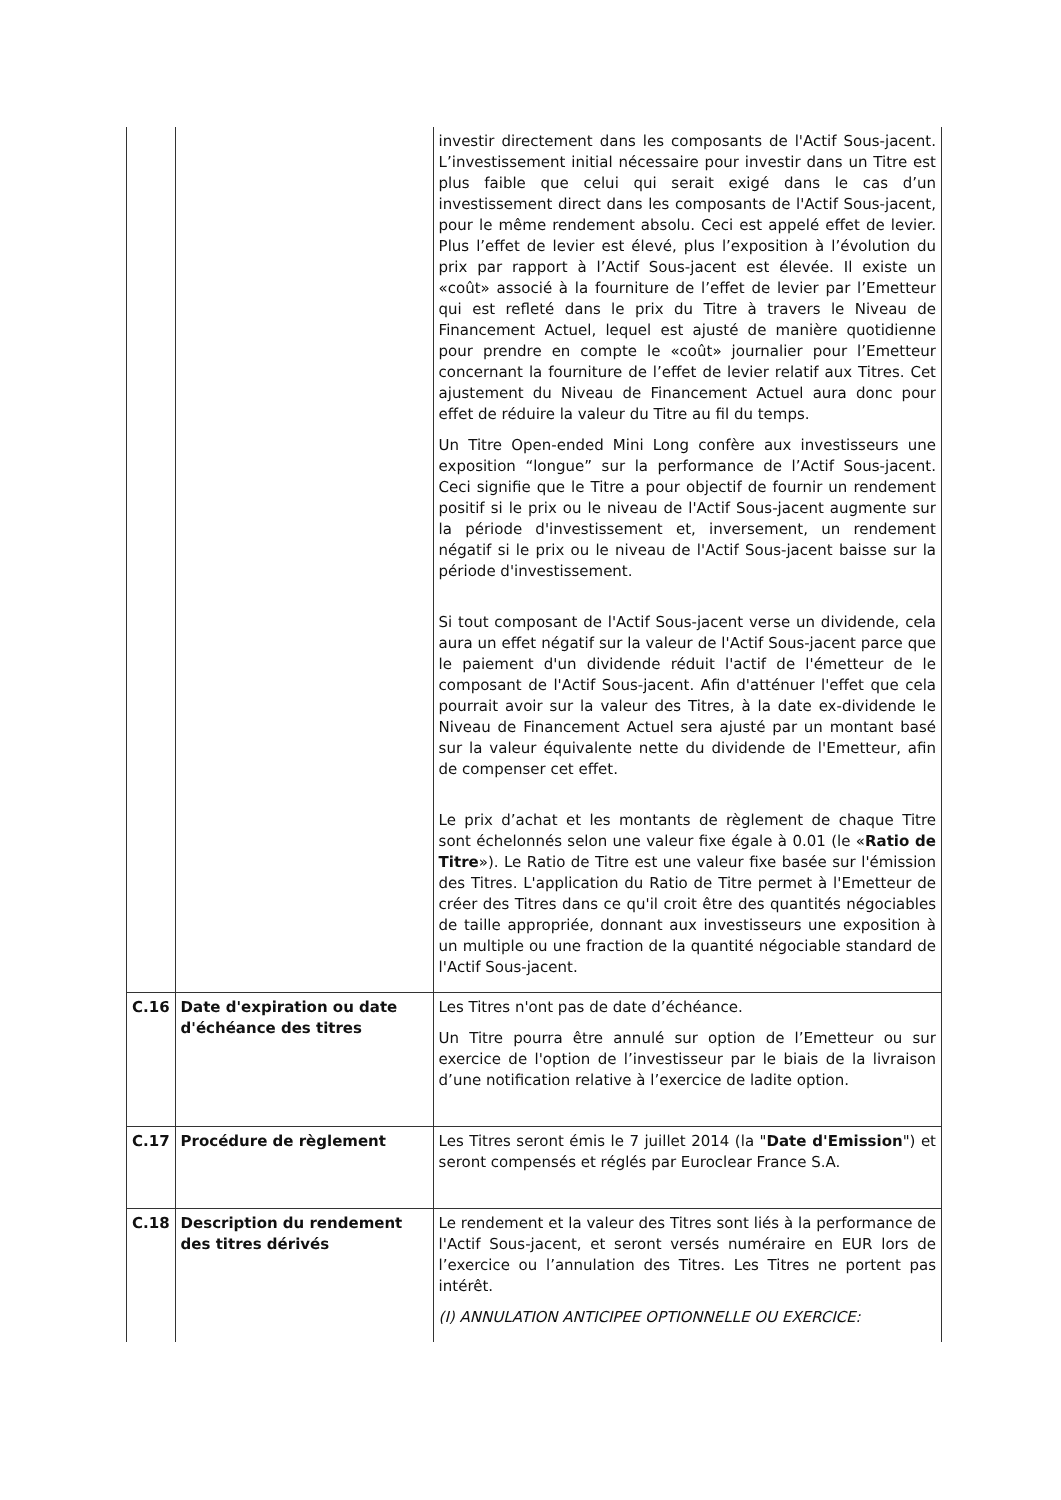| | | investir directement dans les composants de l'Actif Sous-jacent. L’investissement initial nécessaire pour investir dans un Titre est plus faible que celui qui serait exigé dans le cas d’un investissement direct dans les composants de l'Actif Sous-jacent, pour le même rendement absolu. Ceci est appelé effet de levier. Plus l’effet de levier est élevé, plus l’exposition à l’évolution du prix par rapport à l’Actif Sous-jacent est élevée. Il existe un «coût» associé à la fourniture de l’effet de levier par l’Emetteur qui est refleté dans le prix du Titre à travers le Niveau de Financement Actuel, lequel est ajusté de manière quotidienne pour prendre en compte le «coût» journalier pour l’Emetteur concernant la fourniture de l’effet de levier relatif aux Titres. Cet ajustement du Niveau de Financement Actuel aura donc pour effet de réduire la valeur du Titre au fil du temps. Un Titre Open-ended Mini Long confère aux investisseurs une exposition “longue” sur la performance de l’Actif Sous-jacent. Ceci signifie que le Titre a pour objectif de fournir un rendement positif si le prix ou le niveau de l'Actif Sous-jacent augmente sur la période d'investissement et, inversement, un rendement négatif si le prix ou le niveau de l'Actif Sous-jacent baisse sur la période d'investissement. Si tout composant de l'Actif Sous-jacent verse un dividende, cela aura un effet négatif sur la valeur de l'Actif Sous-jacent parce que le paiement d'un dividende réduit l'actif de l'émetteur de le composant de l'Actif Sous-jacent. Afin d'atténuer l'effet que cela pourrait avoir sur la valeur des Titres, à la date ex-dividende le Niveau de Financement Actuel sera ajusté par un montant basé sur la valeur équivalente nette du dividende de l'Emetteur, afin de compenser cet effet. Le prix d’achat et les montants de règlement de chaque Titre sont échelonnés selon une valeur fixe égale à 0.01 (le « Ratio de Titre »). Le Ratio de Titre est une valeur fixe basée sur l'émission des Titres. L'application du Ratio de Titre permet à l'Emetteur de créer des Titres dans ce qu'il croit être des quantités négociables de taille appropriée, donnant aux investisseurs une exposition à un multiple ou une fraction de la quantité négociable standard de l'Actif Sous-jacent. |
| C.16 | Date d'expiration ou date d'échéance des titres | Les Titres n'ont pas de date d’échéance. Un Titre pourra être annulé sur option de l’Emetteur ou sur exercice de l'option de l’investisseur par le biais de la livraison d’une notification relative à l’exercice de ladite option. |
| C.17 | Procédure de règlement | Les Titres seront émis le 7 juillet 2014 (la " Date d'Emission ") et seront compensés et réglés par Euroclear France S.A. |
| C.18 | Description du rendement des titres dérivés | Le rendement et la valeur des Titres sont liés à la performance de l'Actif Sous-jacent, et seront versés numéraire en EUR lors de l’exercice ou l’annulation des Titres. Les Titres ne portent pas intérêt. (I) ANNULATION ANTICIPEE OPTIONNELLE OU EXERCICE: |